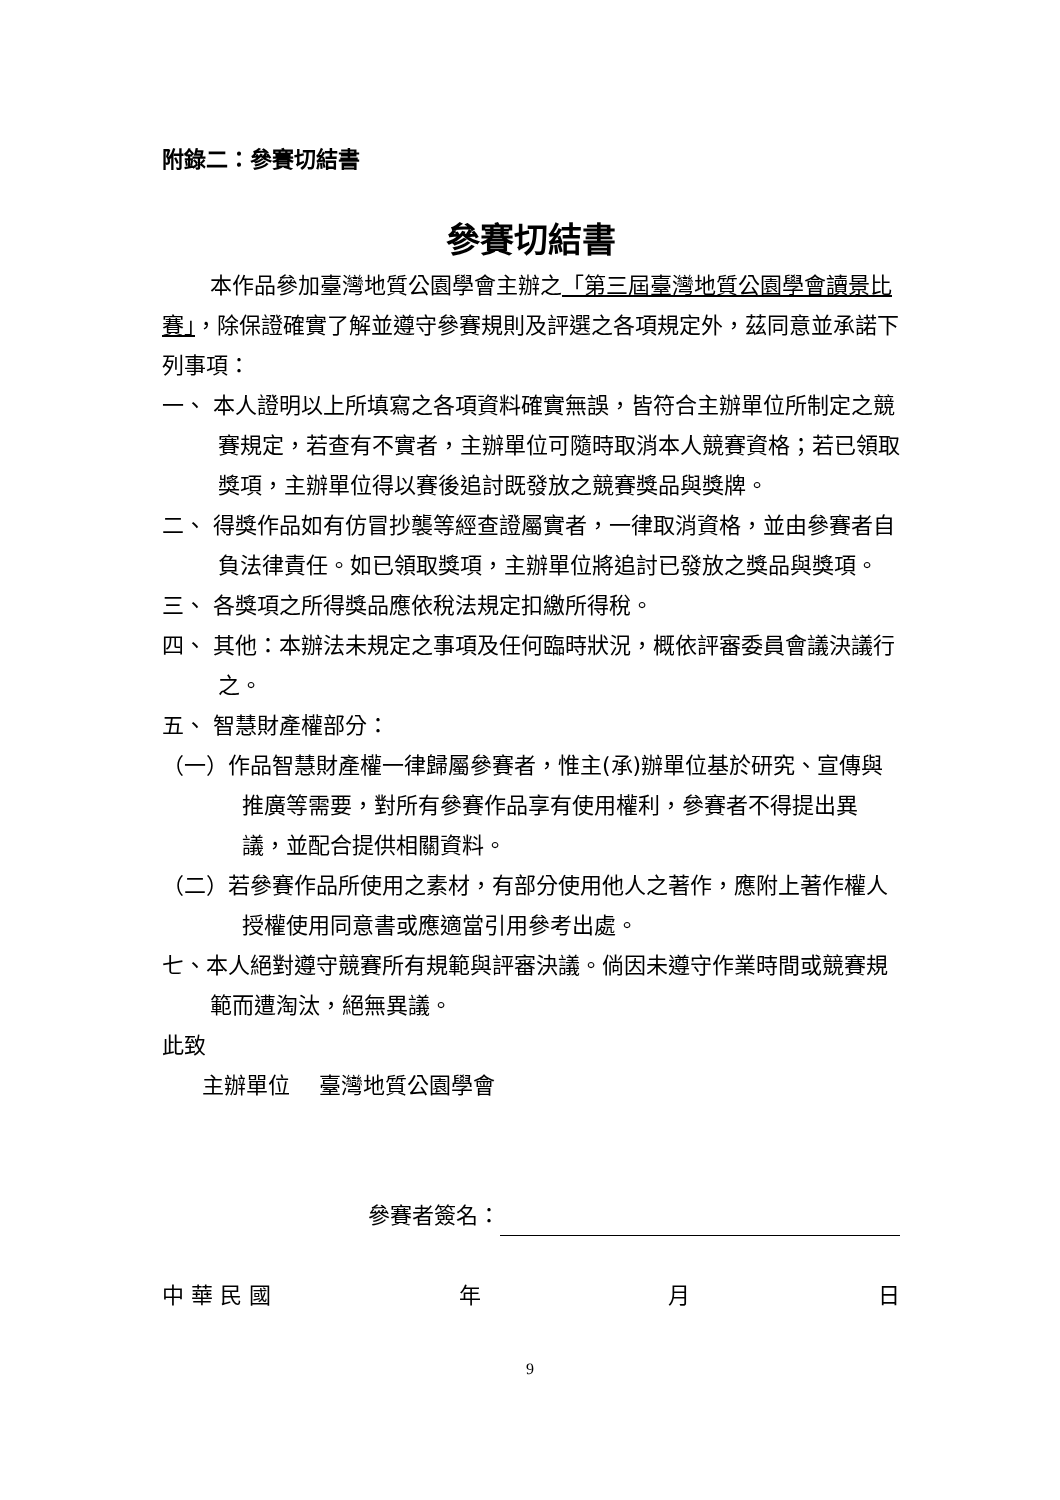附錄二：參賽切結書
參賽切結書
本作品參加臺灣地質公園學會主辦之「第三屆臺灣地質公園學會讀景比賽」，除保證確實了解並遵守參賽規則及評選之各項規定外，茲同意並承諾下列事項：
一、 本人證明以上所填寫之各項資料確實無誤，皆符合主辦單位所制定之競賽規定，若查有不實者，主辦單位可隨時取消本人競賽資格；若已領取獎項，主辦單位得以賽後追討既發放之競賽獎品與獎牌。
二、 得獎作品如有仿冒抄襲等經查證屬實者，一律取消資格，並由參賽者自負法律責任。如已領取獎項，主辦單位將追討已發放之獎品與獎項。
三、 各獎項之所得獎品應依稅法規定扣繳所得稅。
四、 其他：本辦法未規定之事項及任何臨時狀況，概依評審委員會議決議行之。
五、 智慧財產權部分：
（一）作品智慧財產權一律歸屬參賽者，惟主(承)辦單位基於研究、宣傳與推廣等需要，對所有參賽作品享有使用權利，參賽者不得提出異議，並配合提供相關資料。
（二）若參賽作品所使用之素材，有部分使用他人之著作，應附上著作權人授權使用同意書或應適當引用參考出處。
七、本人絕對遵守競賽所有規範與評審決議。倘因未遵守作業時間或競賽規範而遭淘汰，絕無異議。
此致
主辦單位　 臺灣地質公園學會
參賽者簽名：
中 華 民 國 年 月 日
9